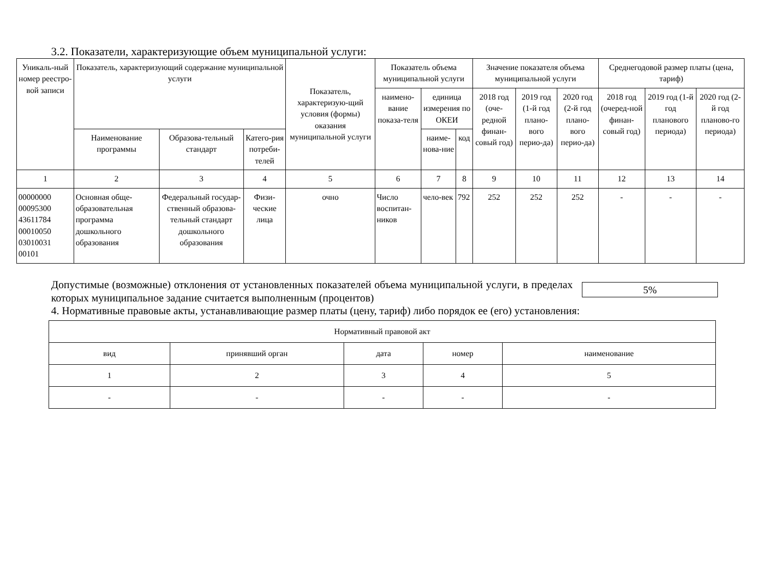3.2. Показатели, характеризующие объем муниципальной услуги:
| Уникаль-ный номер реестро-вой записи | Показатель, характеризующий содержание муниципальной услуги | | | Показатель, характеризую-щий условия (формы) оказания муниципальной услуги | Показатель объема муниципальной услуги | | | Значение показателя объема муниципальной услуги | | | Среднегодовой размер платы (цена, тариф) | | |
| --- | --- | --- | --- | --- | --- | --- | --- | --- | --- | --- | --- | --- | --- |
| | | | | | наимено-вание показа-теля | единица измерения по ОКЕИ | | 2018 год (оче-редной финан-совый год) | 2019 год (1-й год плано-вого перио-да) | 2020 год (2-й год плано-вого перио-да) | 2018 год (очеред-ной финан-совый год) | 2019 год (1-й год планового периода) | 2020 год (2-й год планово-го периода) |
| | Наименование программы | Образова-тельный стандарт | Катего-рия потреби-телей | | | наиме-нова-ние | код | | | | | | |
| 1 | 2 | 3 | 4 | 5 | 6 | 7 | 8 | 9 | 10 | 11 | 12 | 13 | 14 |
| 00000000 00095300 43611784 00010050 03010031 00101 | Основная обще-образовательная программа дошкольного образования | Федеральный государ-ственный образова-тельный стандарт дошкольного образования | Физи-ческие лица | очно | Число воспитан-ников | чело-век | 792 | 252 | 252 | 252 | - | - | - |
Допустимые (возможные) отклонения от установленных показателей объема муниципальной услуги, в пределах которых муниципальное задание считается выполненным (процентов)
5%
4. Нормативные правовые акты, устанавливающие размер платы (цену, тариф) либо порядок ее (его) установления:
| Нормативный правовой акт | | | | |
| вид | принявший орган | дата | номер | наименование |
| 1 | 2 | 3 | 4 | 5 |
| - | - | - | - | - |